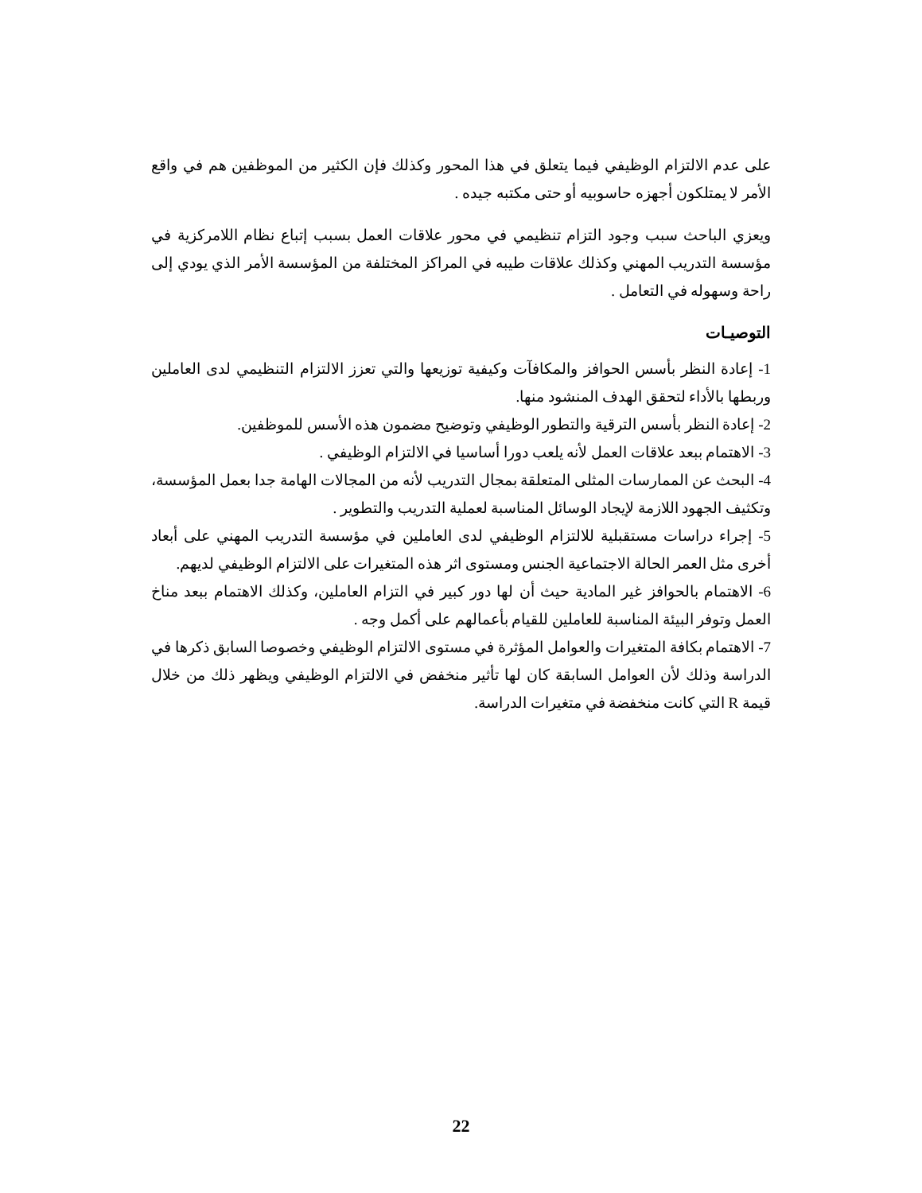على عدم الالتزام الوظيفي فيما يتعلق في هذا المحور وكذلك فإن الكثير من الموظفين هم في واقع الأمر لا يمتلكون أجهزه حاسوبيه أو حتى مكتبه جيده .
ويعزي الباحث سبب وجود التزام تنظيمي في محور علاقات العمل بسبب إتباع نظام اللامركزية في مؤسسة التدريب المهني وكذلك علاقات طيبه في المراكز المختلفة من المؤسسة الأمر الذي يودي إلى راحة وسهوله في التعامل .
التوصيـات
1- إعادة النظر بأسس الحوافز والمكافآت وكيفية توزيعها والتي تعزز الالتزام التنظيمي لدى العاملين وربطها بالأداء لتحقق الهدف المنشود منها.
2- إعادة النظر بأسس الترقية والتطور الوظيفي وتوضيح مضمون هذه الأسس للموظفين.
3- الاهتمام ببعد علاقات العمل لأنه يلعب دورا أساسيا في الالتزام الوظيفي .
4- البحث عن الممارسات المثلى المتعلقة بمجال التدريب لأنه من المجالات الهامة جدا بعمل المؤسسة، وتكثيف الجهود اللازمة لإيجاد الوسائل المناسبة لعملية التدريب والتطوير .
5- إجراء دراسات مستقبلية للالتزام الوظيفي لدى العاملين في مؤسسة التدريب المهني على أبعاد أخرى مثل العمر الحالة الاجتماعية الجنس ومستوى اثر هذه المتغيرات على الالتزام الوظيفي لديهم.
6- الاهتمام بالحوافز غير المادية حيث أن لها دور كبير في التزام العاملين، وكذلك الاهتمام ببعد مناخ العمل وتوفر البيئة المناسبة للعاملين للقيام بأعمالهم على أكمل وجه .
7- الاهتمام بكافة المتغيرات والعوامل المؤثرة في مستوى الالتزام الوظيفي وخصوصا السابق ذكرها في الدراسة وذلك لأن العوامل السابقة كان لها تأثير منخفض في الالتزام الوظيفي ويظهر ذلك من خلال قيمة R التي كانت منخفضة في متغيرات الدراسة.
22